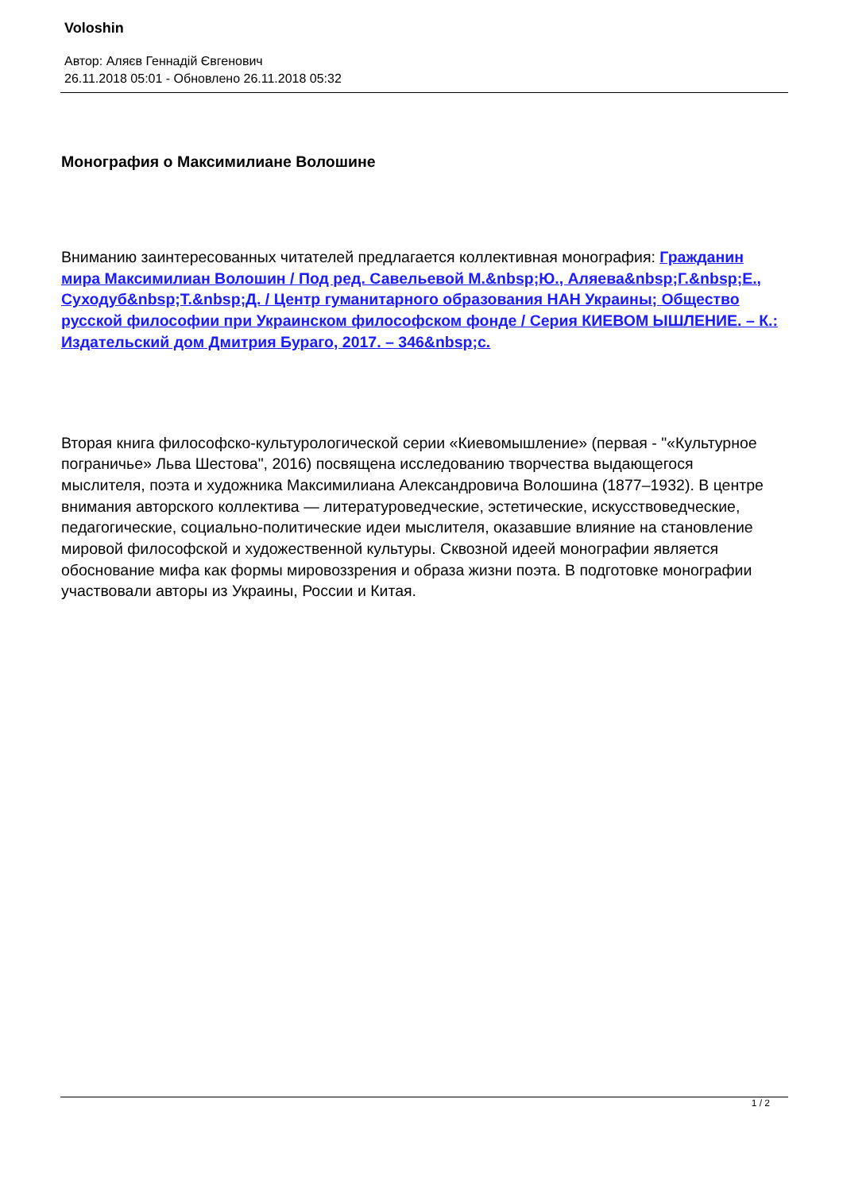Voloshin
Автор: Аляєв Геннадій Євгенович
26.11.2018 05:01 - Обновлено 26.11.2018 05:32
Монография о Максимилиане Волошине
Вниманию заинтересованных читателей предлагается коллективная монография: Гражданин мира Максимилиан Волошин / Под ред. Савельевой М.&nbsp;Ю., Аляева&nbsp;Г.&nbsp;Е., Суходуб&nbsp;Т.&nbsp;Д. / Центр гуманитарного образования НАН Украины; Общество русской философии при Украинском философском фонде / Серия КИЕВОМ ЫШЛЕНИЕ. – К.: Издательский дом Дмитрия Бураго, 2017. – 346&nbsp;с.
Вторая книга философско-культурологической серии «Киевомышление» (первая - "«Культурное пограничье» Льва Шестова", 2016) посвящена исследованию творчества выдающегося мыслителя, поэта и художника Максимилиана Александровича Волошина (1877–1932). В центре внимания авторского коллектива — литературоведческие, эстетические, искусствоведческие, педагогические, социально-политические идеи мыслителя, оказавшие влияние на становление мировой философской и художественной культуры. Сквозной идеей монографии является обоснование мифа как формы мировоззрения и образа жизни поэта. В подготовке монографии участвовали авторы из Украины, России и Китая.
1 / 2